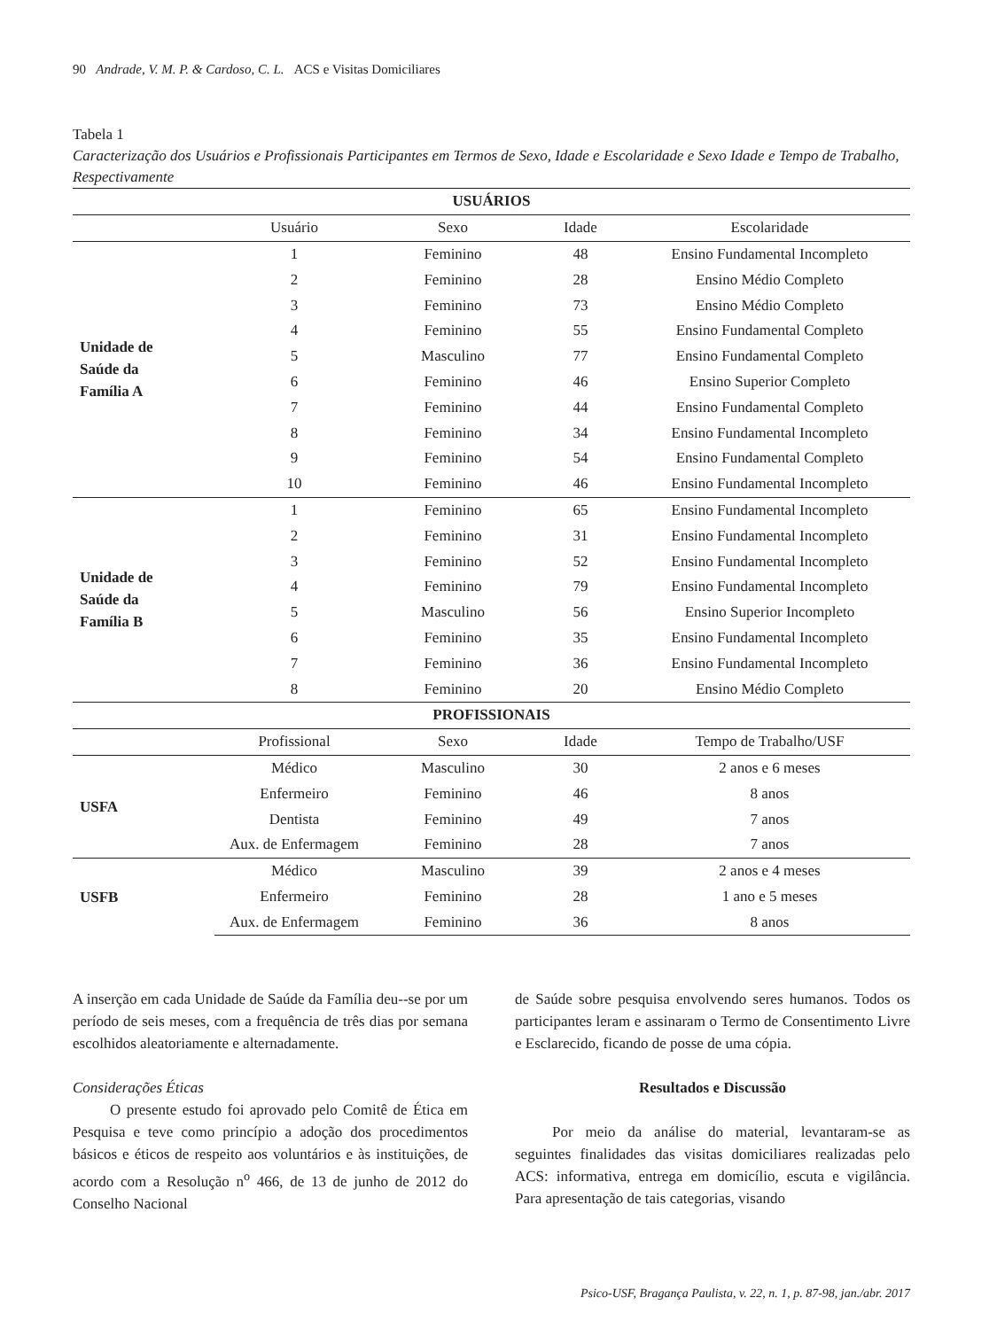90 Andrade, V. M. P. & Cardoso, C. L. ACS e Visitas Domiciliares
Tabela 1
Caracterização dos Usuários e Profissionais Participantes em Termos de Sexo, Idade e Escolaridade e Sexo Idade e Tempo de Trabalho, Respectivamente
| USUÁRIOS | | | | |
| --- | --- | --- | --- | --- |
| | Usuário | Sexo | Idade | Escolaridade |
| Unidade de Saúde da Família A | 1 | Feminino | 48 | Ensino Fundamental Incompleto |
| | 2 | Feminino | 28 | Ensino Médio Completo |
| | 3 | Feminino | 73 | Ensino Médio Completo |
| | 4 | Feminino | 55 | Ensino Fundamental Completo |
| | 5 | Masculino | 77 | Ensino Fundamental Completo |
| | 6 | Feminino | 46 | Ensino Superior Completo |
| | 7 | Feminino | 44 | Ensino Fundamental Completo |
| | 8 | Feminino | 34 | Ensino Fundamental Incompleto |
| | 9 | Feminino | 54 | Ensino Fundamental Completo |
| | 10 | Feminino | 46 | Ensino Fundamental Incompleto |
| Unidade de Saúde da Família B | 1 | Feminino | 65 | Ensino Fundamental Incompleto |
| | 2 | Feminino | 31 | Ensino Fundamental Incompleto |
| | 3 | Feminino | 52 | Ensino Fundamental Incompleto |
| | 4 | Feminino | 79 | Ensino Fundamental Incompleto |
| | 5 | Masculino | 56 | Ensino Superior Incompleto |
| | 6 | Feminino | 35 | Ensino Fundamental Incompleto |
| | 7 | Feminino | 36 | Ensino Fundamental Incompleto |
| | 8 | Feminino | 20 | Ensino Médio Completo |
| PROFISSIONAIS | | | | |
| | Profissional | Sexo | Idade | Tempo de Trabalho/USF |
| USFA | Médico | Masculino | 30 | 2 anos e 6 meses |
| | Enfermeiro | Feminino | 46 | 8 anos |
| | Dentista | Feminino | 49 | 7 anos |
| | Aux. de Enfermagem | Feminino | 28 | 7 anos |
| USFB | Médico | Masculino | 39 | 2 anos e 4 meses |
| | Enfermeiro | Feminino | 28 | 1 ano e 5 meses |
| | Aux. de Enfermagem | Feminino | 36 | 8 anos |
A inserção em cada Unidade de Saúde da Família deu--se por um período de seis meses, com a frequência de três dias por semana escolhidos aleatoriamente e alternadamente.
Considerações Éticas
O presente estudo foi aprovado pelo Comitê de Ética em Pesquisa e teve como princípio a adoção dos procedimentos básicos e éticos de respeito aos voluntários e às instituições, de acordo com a Resolução n<sup>o</sup> 466, de 13 de junho de 2012 do Conselho Nacional
de Saúde sobre pesquisa envolvendo seres humanos. Todos os participantes leram e assinaram o Termo de Consentimento Livre e Esclarecido, ficando de posse de uma cópia.
Resultados e Discussão
Por meio da análise do material, levantaram-se as seguintes finalidades das visitas domiciliares realizadas pelo ACS: informativa, entrega em domicílio, escuta e vigilância. Para apresentação de tais categorias, visando
Psico-USF, Bragança Paulista, v. 22, n. 1, p. 87-98, jan./abr. 2017